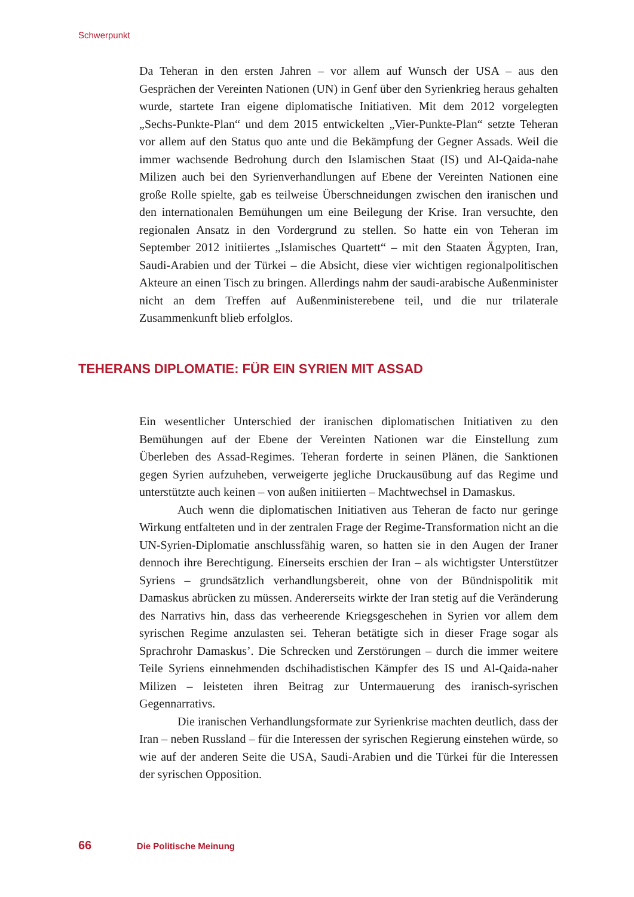Schwerpunkt
Da Teheran in den ersten Jahren – vor allem auf Wunsch der USA – aus den Gesprächen der Vereinten Nationen (UN) in Genf über den Syrienkrieg heraus gehalten wurde, startete Iran eigene diplomatische Initiativen. Mit dem 2012 vorgelegten „Sechs-Punkte-Plan“ und dem 2015 entwickelten „Vier-Punkte-Plan“ setzte Teheran vor allem auf den Status quo ante und die Bekämpfung der Gegner Assads. Weil die immer wachsende Bedrohung durch den Islamischen Staat (IS) und Al-Qaida-nahe Milizen auch bei den Syrienverhandlungen auf Ebene der Vereinten Nationen eine große Rolle spielte, gab es teilweise Überschneidungen zwischen den iranischen und den internationalen Bemühungen um eine Beilegung der Krise. Iran versuchte, den regionalen Ansatz in den Vordergrund zu stellen. So hatte ein von Teheran im September 2012 initiiertes „Islamisches Quartett“ – mit den Staaten Ägypten, Iran, Saudi-Arabien und der Türkei – die Absicht, diese vier wichtigen regionalpolitischen Akteure an einen Tisch zu bringen. Allerdings nahm der saudi-arabische Außenminister nicht an dem Treffen auf Außenministerebene teil, und die nur trilaterale Zusammenkunft blieb erfolglos.
TEHERANS DIPLOMATIE: FÜR EIN SYRIEN MIT ASSAD
Ein wesentlicher Unterschied der iranischen diplomatischen Initiativen zu den Bemühungen auf der Ebene der Vereinten Nationen war die Einstellung zum Überleben des Assad-Regimes. Teheran forderte in seinen Plänen, die Sanktionen gegen Syrien aufzuheben, verweigerte jegliche Druckausübung auf das Regime und unterstützte auch keinen – von außen initiierten – Machtwechsel in Damaskus.
Auch wenn die diplomatischen Initiativen aus Teheran de facto nur geringe Wirkung entfalteten und in der zentralen Frage der Regime-Transformation nicht an die UN-Syrien-Diplomatie anschlussfähig waren, so hatten sie in den Augen der Iraner dennoch ihre Berechtigung. Einerseits erschien der Iran – als wichtigster Unterstützer Syriens – grundsätzlich verhandlungsbereit, ohne von der Bündnispolitik mit Damaskus abrücken zu müssen. Andererseits wirkte der Iran stetig auf die Veränderung des Narrativs hin, dass das verheerende Kriegsgeschehen in Syrien vor allem dem syrischen Regime anzulasten sei. Teheran betätigte sich in dieser Frage sogar als Sprachrohr Damaskus’. Die Schrecken und Zerstörungen – durch die immer weitere Teile Syriens einnehmenden dschihadistischen Kämpfer des IS und Al-Qaida-naher Milizen – leisteten ihren Beitrag zur Untermauerung des iranisch-syrischen Gegennarrativs.
Die iranischen Verhandlungsformate zur Syrienkrise machten deutlich, dass der Iran – neben Russland – für die Interessen der syrischen Regierung einstehen würde, so wie auf der anderen Seite die USA, Saudi-Arabien und die Türkei für die Interessen der syrischen Opposition.
66 Die Politische Meinung